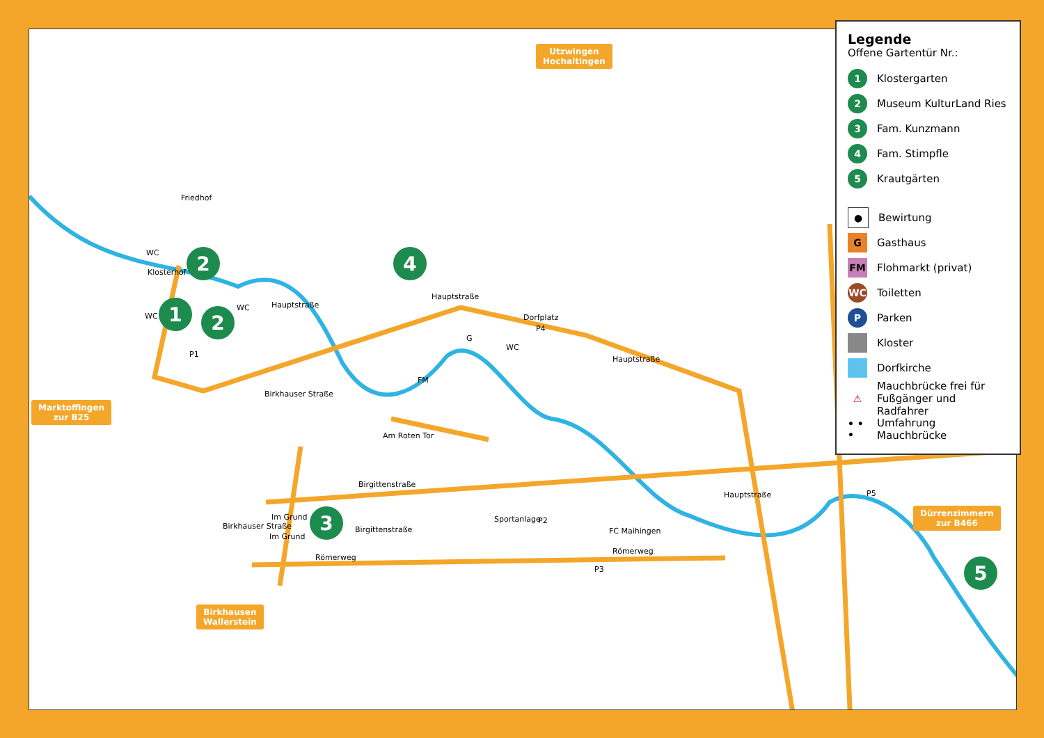Utzwingen
Hochaltingen
Marktoffingen
zur B25
Birkhausen
Wallerstein
Dürrenzimmern
zur B466
1
2
2
3
4
5
Friedhof
Klosterhof
Hauptstraße
Hauptstraße
Dorfplatz
Hauptstraße
Birkhauser Straße
Am Roten Tor
Birgittenstraße
Birgittenstraße
Im Grund
Im Grund
Birkhauser Straße
Römerweg
Römerweg
FC Maihingen
Sportanlage
Hauptstraße
FM
G
WC
WC
WC
WC
P1
P2
P3
P4
P5
Legende
Offene Gartentür Nr.:
1 Klostergarten
2 Museum KulturLand Ries
3 Fam. Kunzmann
4 Fam. Stimpfle
5 Krautgärten
● Bewirtung
G Gasthaus
FM Flohmarkt (privat)
WC Toiletten
P Parken
Kloster
Dorfkirche
⚠ Mauchbrücke frei für
Fußgänger und Radfahrer
• • • Umfahrung Mauchbrücke